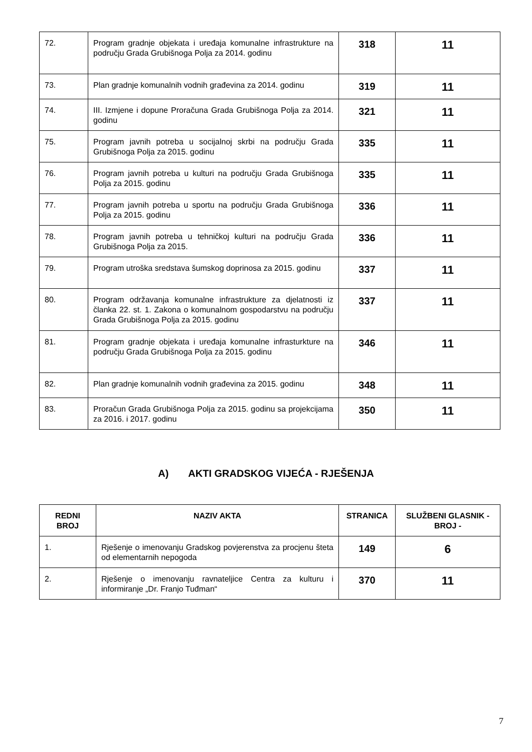| 72. | Program gradnje objekata i uređaja komunalne infrastrukture na području Grada Grubišnoga Polja za 2014. godinu | 318 | 11 |
| 73. | Plan gradnje komunalnih vodnih građevina za 2014. godinu | 319 | 11 |
| 74. | III. Izmjene i dopune Proračuna Grada Grubišnoga Polja za 2014. godinu | 321 | 11 |
| 75. | Program javnih potreba u socijalnoj skrbi na području Grada Grubišnoga Polja za 2015. godinu | 335 | 11 |
| 76. | Program javnih potreba u kulturi na području Grada Grubišnoga Polja za 2015. godinu | 335 | 11 |
| 77. | Program javnih potreba u sportu na području Grada Grubišnoga Polja za 2015. godinu | 336 | 11 |
| 78. | Program javnih potreba u tehničkoj kulturi na području Grada Grubišnoga Polja za 2015. | 336 | 11 |
| 79. | Program utroška sredstava šumskog doprinosa za 2015. godinu | 337 | 11 |
| 80. | Program održavanja komunalne infrastrukture za djelatnosti iz članka 22. st. 1. Zakona o komunalnom gospodarstvu na području Grada Grubišnoga Polja za 2015. godinu | 337 | 11 |
| 81. | Program gradnje objekata i uređaja komunalne infrasturkture na području Grada Grubišnoga Polja za 2015. godinu | 346 | 11 |
| 82. | Plan gradnje komunalnih vodnih građevina za 2015. godinu | 348 | 11 |
| 83. | Proračun Grada Grubišnoga Polja za 2015. godinu sa projekcijama za 2016. i 2017. godinu | 350 | 11 |
A) AKTI GRADSKOG VIJEĆA - RJEŠENJA
| REDNI BROJ | NAZIV AKTA | STRANICA | SLUŽBENI GLASNIK - BROJ - |
| --- | --- | --- | --- |
| 1. | Rješenje o imenovanju Gradskog povjerenstva za procjenu šteta od elementarnih nepogoda | 149 | 6 |
| 2. | Rješenje o imenovanju ravnateljice Centra za kulturu i informiranje „Dr. Franjo Tuđman“ | 370 | 11 |
7